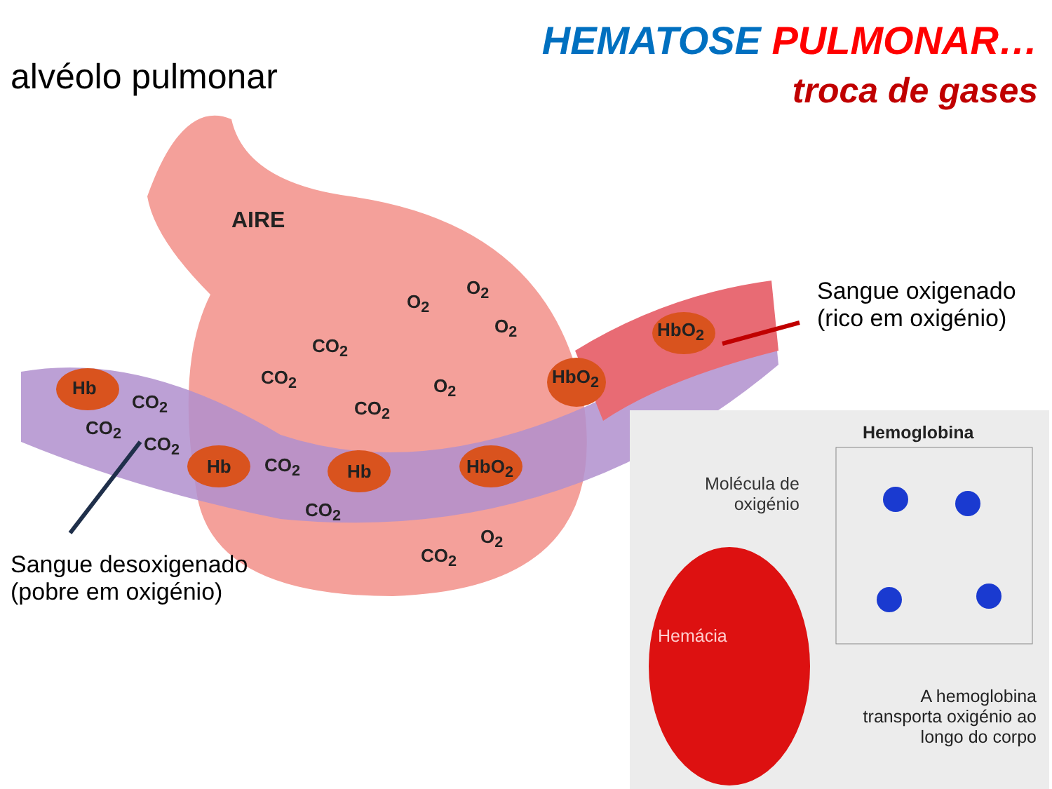alvéolo pulmonar
HEMATOSE PULMONAR…
troca de gases
AIRE
O<sub>2</sub>
O<sub>2</sub>
O<sub>2</sub>
CO<sub>2</sub>
CO<sub>2</sub>
CO<sub>2</sub>
O<sub>2</sub>
Hb
CO<sub>2</sub>
CO<sub>2</sub>
CO<sub>2</sub>
Hb CO<sub>2</sub> Hb HbO<sub>2</sub>
HbO<sub>2</sub>
HbO<sub>2</sub>
CO<sub>2</sub>
O<sub>2</sub>
CO<sub>2</sub>
Sangue oxigenado
(rico em oxigénio)
Sangue desoxigenado
(pobre em oxigénio)
Hemoglobina
Molécula de
oxigénio
Hemácia
A hemoglobina transporta oxigénio ao longo do corpo